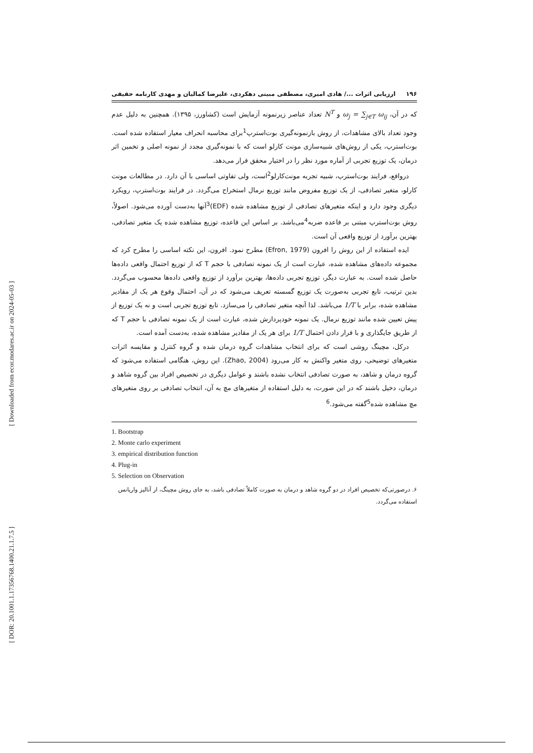[ Downloaded from ecor.modares.ac.ir on 2024-05-03 ]
[ DOR: 20.1001.1.17356768.1400.21.1.7.5 ]
۱۹۶ ارزیابی اثرات .../ هادی امیری، مصطفی مبینی دهکردی، علیرضا کمالیان و مهدی کارنامه حقیقی
که در آن، ω<sub>j</sub> = ∑<sub>j∈T</sub> ω<sub>ij</sub> و N<sup>T</sup> تعداد عناصر زیرنمونه آزمایش است (کشاورز، ۱۳۹۵). همچنین به دلیل عدم وجود تعداد بالای مشاهدات، از روش بازنمونه‌گیری بوت‌استرپ<sup>1</sup>برای محاسبه انحراف معیار استفاده شده است. بوت‌استرپ، یکی از روش‌های شبیه‌سازی مونت کارلو است که با نمونه‌گیری مجدد از نمونه اصلی و تخمین اثر درمان، یک توزیع تجربی از آماره مورد نظر را در اختیار محقق قرار می‌دهد.
درواقع، فرایند بوت‌استرپ، شبیه تجربه مونت‌کارلو<sup>2</sup>است، ولی تفاوتی اساسی با آن دارد. در مطالعات مونت کارلو، متغیر تصادفی، از یک توزیع مفروض مانند توزیع نرمال استخراج می‌گردد. در فرایند بوت‌استرپ، رویکرد دیگری وجود دارد و اینکه متغیرهای تصادفی از توزیع مشاهده شده (EDF)<sup>3</sup>آنها به‌دست آورده می‌شود. اصولاً، روش بوت‌استرپ مبتنی بر قاعده ضربه<sup>4</sup>می‌باشد. بر اساس این قاعده، توزیع مشاهده شده یک متغیر تصادفی، بهترین برآورد از توزیع واقعی آن است.
ایده استفاده از این روش را افرون (Efron, 1979) مطرح نمود. افرون، این نکته اساسی را مطرح کرد که مجموعه داده‌های مشاهده شده، عبارت است از یک نمونه تصادفی با حجم T که از توزیع احتمال واقعی داده‌ها حاصل شده است. به عبارت دیگر، توزیع تجربی داده‌ها، بهترین برآورد از توزیع واقعی داده‌ها محسوب می‌گردد. بدین ترتیب، تابع تجربی به‌صورت یک توزیع گسسته تعریف می‌شود که در آن، احتمال وقوع هر یک از مقادیر مشاهده شده، برابر با 1/T می‌باشد. لذا آنچه متغیر تصادفی را می‌سازد. تابع توزیع تجربی است و نه یک توزیع از پیش تعیین شده مانند توزیع نرمال. یک نمونه خودپردازش شده، عبارت است از یک نمونه تصادفی با حجم T که از طریق جایگذاری و با قرار دادن احتمال 1/T برای هر یک از مقادیر مشاهده شده، به‌دست آمده است.
درکل، مچینگ روشی است که برای انتخاب مشاهدات گروه درمان شده و گروه کنترل و مقایسه اثرات متغیرهای توضیحی، روی متغیر واکنش به کار می‌رود (Zhao, 2004). این روش، هنگامی استفاده می‌شود که گروه درمان و شاهد، به صورت تصادفی انتخاب نشده باشند و عوامل دیگری در تخصیص افراد بین گروه شاهد و درمان، دخیل باشند که در این صورت، به دلیل استفاده از متغیرهای مچ به آن، انتخاب تصادفی بر روی متغیرهای مچ مشاهده شده<sup>5</sup>گفته می‌شود.<sup>6</sup>
1. Bootstrap
2. Monte carlo experiment
3. empirical distribution function
4. Plug-in
5. Selection on Observation
۶. درصورتی‌که تخصیص افراد در دو گروه شاهد و درمان به صورت کاملاً تصادفی باشد، به جای روش مچینگ، از آنالیز واریانس استفاده می‌گردد.